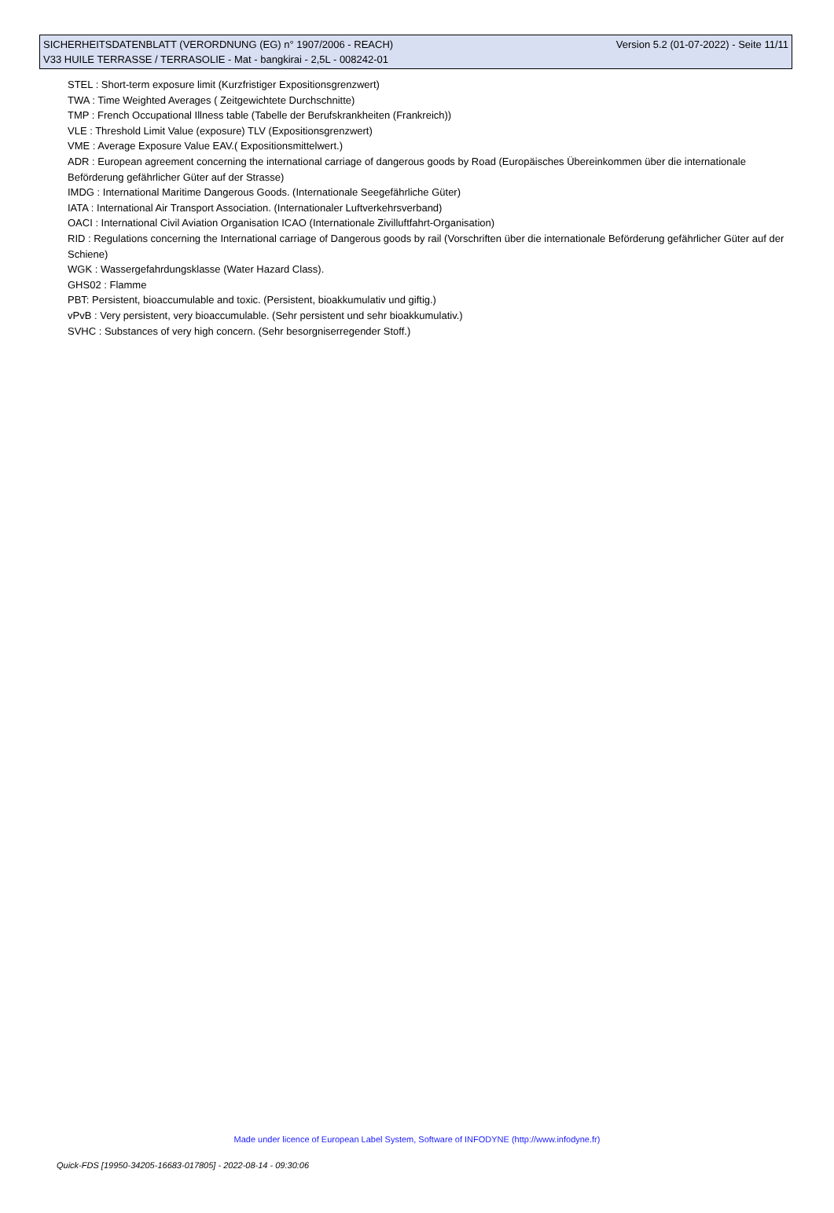SICHERHEITSDATENBLATT (VERORDNUNG (EG) n° 1907/2006 - REACH) Version 5.2 (01-07-2022) - Seite 11/11
V33 HUILE TERRASSE / TERRASOLIE - Mat - bangkirai - 2,5L - 008242-01
STEL : Short-term exposure limit (Kurzfristiger Expositionsgrenzwert)
TWA : Time Weighted Averages ( Zeitgewichtete Durchschnitte)
TMP : French Occupational Illness table (Tabelle der Berufskrankheiten (Frankreich))
VLE : Threshold Limit Value (exposure) TLV (Expositionsgrenzwert)
VME : Average Exposure Value EAV.( Expositionsmittelwert.)
ADR : European agreement concerning the international carriage of dangerous goods by Road (Europäisches Übereinkommen über die internationale Beförderung gefährlicher Güter auf der Strasse)
IMDG : International Maritime Dangerous Goods. (Internationale Seegefährliche Güter)
IATA : International Air Transport Association. (Internationaler Luftverkehrsverband)
OACI : International Civil Aviation Organisation ICAO (Internationale Zivilluftfahrt-Organisation)
RID : Regulations concerning the International carriage of Dangerous goods by rail (Vorschriften über die internationale Beförderung gefährlicher Güter auf der Schiene)
WGK : Wassergefahrdungsklasse (Water Hazard Class).
GHS02 : Flamme
PBT: Persistent, bioaccumulable and toxic. (Persistent, bioakkumulativ und giftig.)
vPvB : Very persistent, very bioaccumulable. (Sehr persistent und sehr bioakkumulativ.)
SVHC : Substances of very high concern. (Sehr besorgniserregender Stoff.)
Made under licence of European Label System, Software of INFODYNE (http://www.infodyne.fr)
Quick-FDS [19950-34205-16683-017805] - 2022-08-14 - 09:30:06